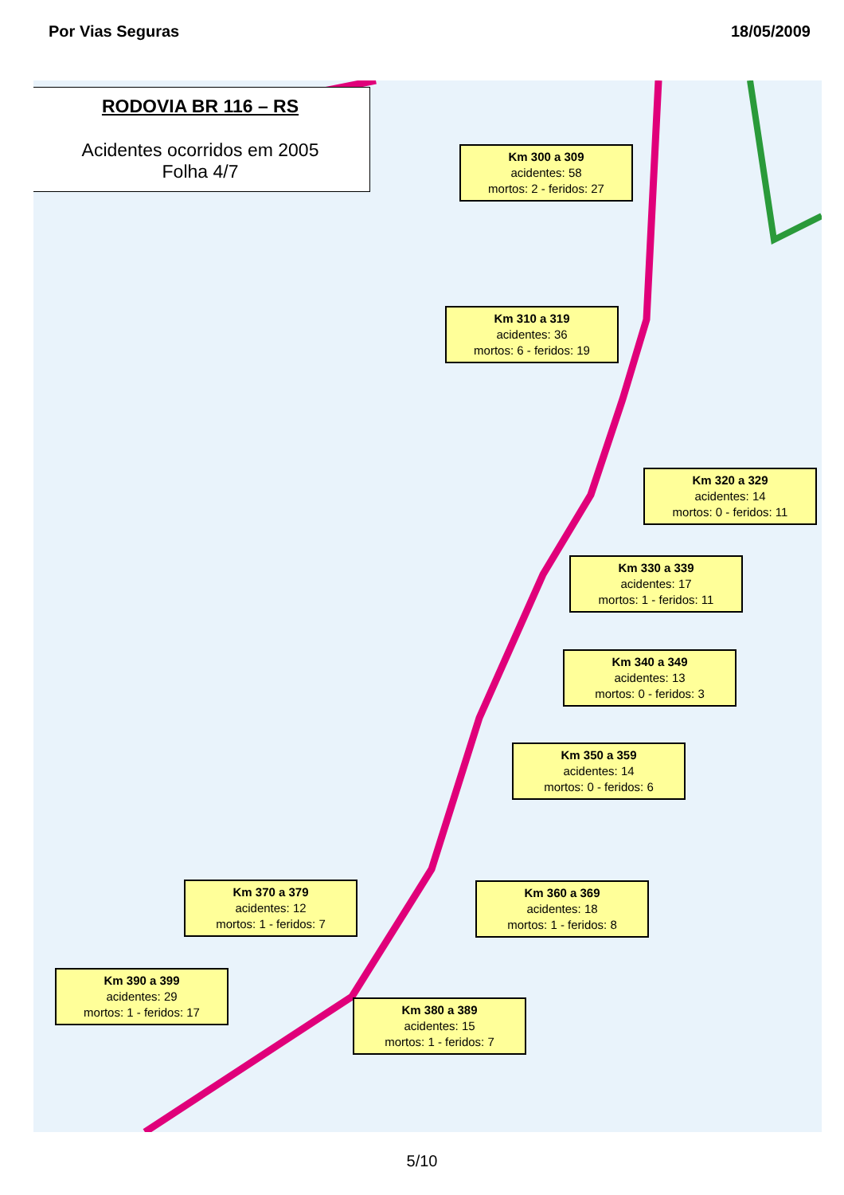Por Vias Seguras 18/05/2009
RODOVIA BR 116 – RS
Acidentes ocorridos em 2005
Folha 4/7
Km 300 a 309
acidentes: 58
mortos: 2 - feridos: 27
Km 310 a 319
acidentes: 36
mortos: 6 - feridos: 19
Km 320 a 329
acidentes: 14
mortos: 0 - feridos: 11
Km 330 a 339
acidentes: 17
mortos: 1 - feridos: 11
Km 340 a 349
acidentes: 13
mortos: 0 - feridos: 3
Km 350 a 359
acidentes: 14
mortos: 0 - feridos: 6
Km 360 a 369
acidentes: 18
mortos: 1 - feridos: 8
Km 370 a 379
acidentes: 12
mortos: 1 - feridos: 7
Km 390 a 399
acidentes: 29
mortos: 1 - feridos: 17
Km 380 a 389
acidentes: 15
mortos: 1 - feridos: 7
5/10